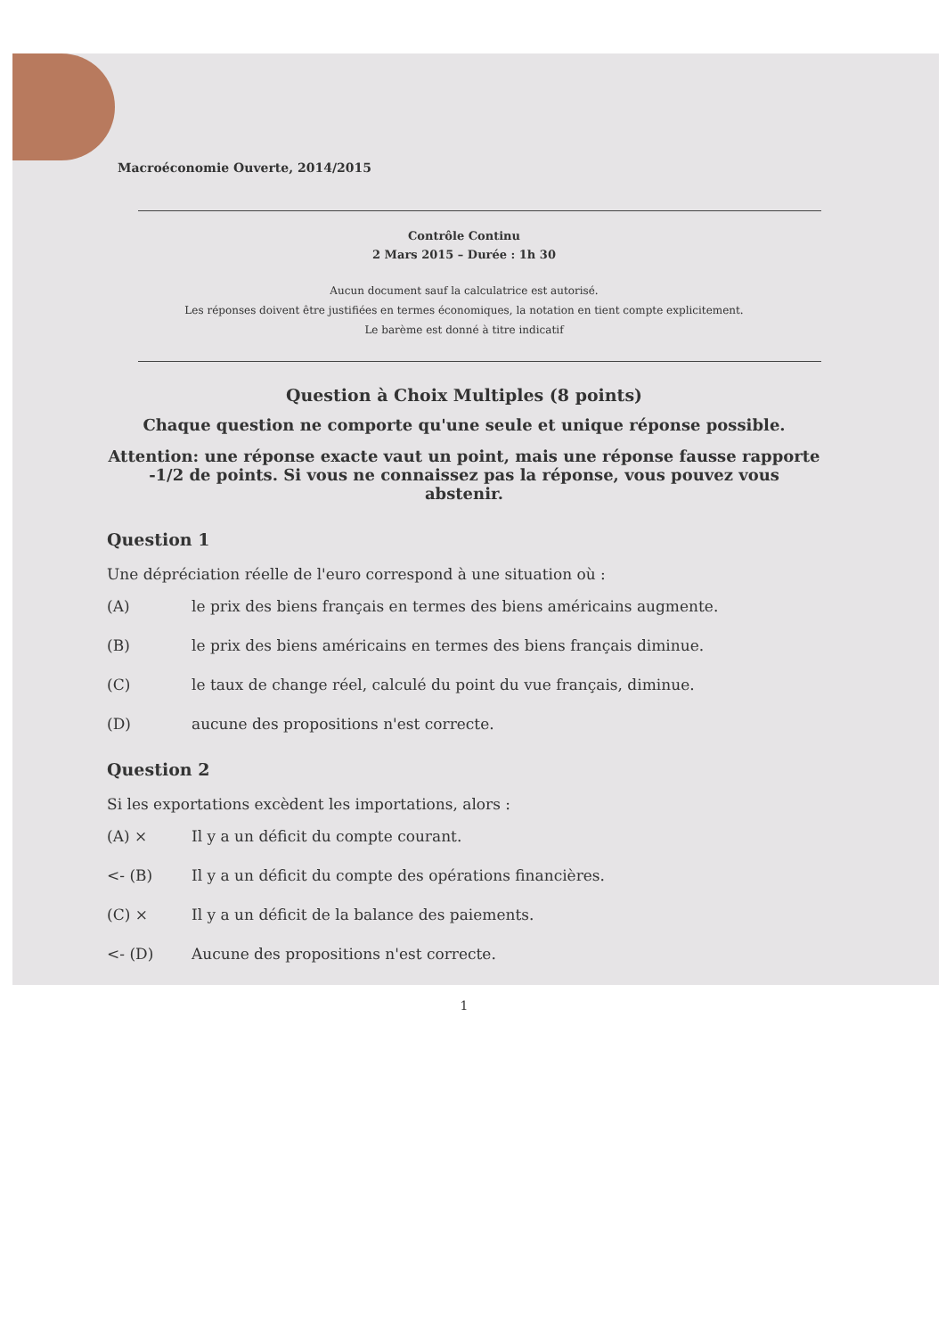Macroéconomie Ouverte, 2014/2015
Contrôle Continu
2 Mars 2015 – Durée : 1h 30
Aucun document sauf la calculatrice est autorisé.
Les réponses doivent être justifiées en termes économiques, la notation en tient compte explicitement.
Le barème est donné à titre indicatif
Question à Choix Multiples (8 points)
Chaque question ne comporte qu'une seule et unique réponse possible.
Attention: une réponse exacte vaut un point, mais une réponse fausse rapporte -1/2 de points. Si vous ne connaissez pas la réponse, vous pouvez vous abstenir.
Question 1
Une dépréciation réelle de l'euro correspond à une situation où :
(A) le prix des biens français en termes des biens américains augmente.
(B) le prix des biens américains en termes des biens français diminue.
(C) le taux de change réel, calculé du point du vue français, diminue.
(D) aucune des propositions n'est correcte.
Question 2
Si les exportations excèdent les importations, alors :
(A) × Il y a un déficit du compte courant.
<- (B) Il y a un déficit du compte des opérations financières.
(C) × Il y a un déficit de la balance des paiements.
<- (D) Aucune des propositions n'est correcte.
1